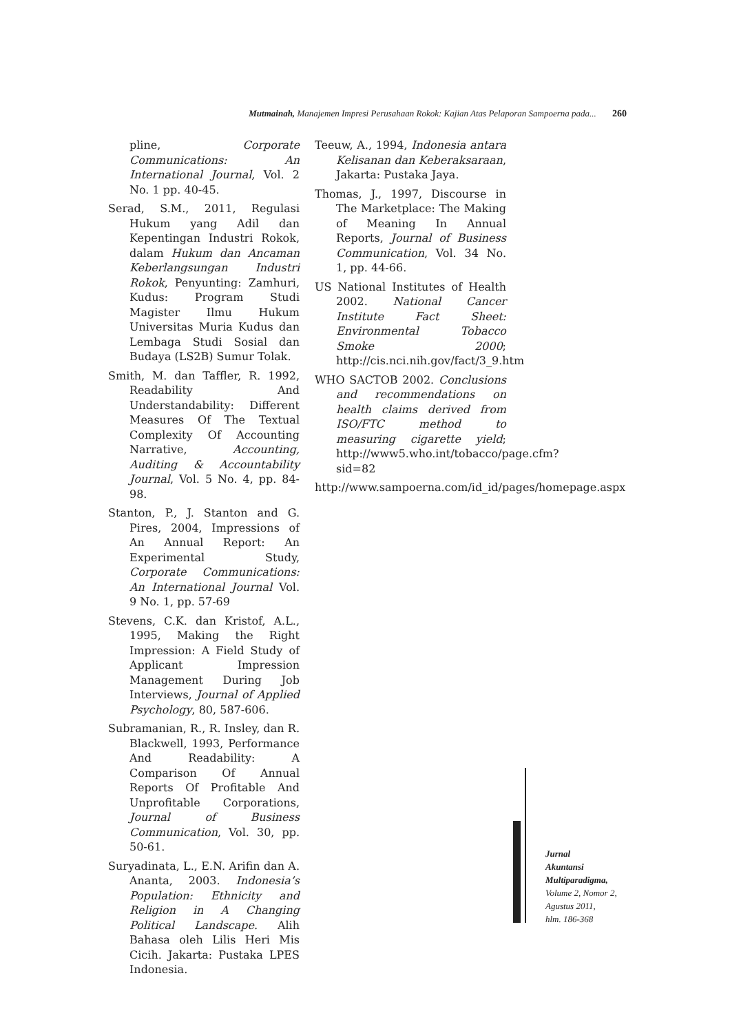Mutmainah, Manajemen Impresi Perusahaan Rokok: Kajian Atas Pelaporan Sampoerna pada... 260
pline, Corporate Communications: An International Journal, Vol. 2 No. 1 pp. 40-45.
Serad, S.M., 2011, Regulasi Hukum yang Adil dan Kepentingan Industri Rokok, dalam Hukum dan Ancaman Keberlangsungan Industri Rokok, Penyunting: Zamhuri, Kudus: Program Studi Magister Ilmu Hukum Universitas Muria Kudus dan Lembaga Studi Sosial dan Budaya (LS2B) Sumur Tolak.
Smith, M. dan Taffler, R. 1992, Readability And Understandability: Different Measures Of The Textual Complexity Of Accounting Narrative, Accounting, Auditing & Accountability Journal, Vol. 5 No. 4, pp. 84-98.
Stanton, P., J. Stanton and G. Pires, 2004, Impressions of An Annual Report: An Experimental Study, Corporate Communications: An International Journal Vol. 9 No. 1, pp. 57-69
Stevens, C.K. dan Kristof, A.L., 1995, Making the Right Impression: A Field Study of Applicant Impression Management During Job Interviews, Journal of Applied Psychology, 80, 587-606.
Subramanian, R., R. Insley, dan R. Blackwell, 1993, Performance And Readability: A Comparison Of Annual Reports Of Profitable And Unprofitable Corporations, Journal of Business Communication, Vol. 30, pp. 50-61.
Suryadinata, L., E.N. Arifin dan A. Ananta, 2003. Indonesia’s Population: Ethnicity and Religion in A Changing Political Landscape. Alih Bahasa oleh Lilis Heri Mis Cicih. Jakarta: Pustaka LPES Indonesia.
Teeuw, A., 1994, Indonesia antara Kelisanan dan Keberaksaraan, Jakarta: Pustaka Jaya.
Thomas, J., 1997, Discourse in The Marketplace: The Making of Meaning In Annual Reports, Journal of Business Communication, Vol. 34 No. 1, pp. 44-66.
US National Institutes of Health 2002. National Cancer Institute Fact Sheet: Environmental Tobacco Smoke 2000; http://cis.nci.nih.gov/fact/3_9.htm
WHO SACTOB 2002. Conclusions and recommendations on health claims derived from ISO/FTC method to measuring cigarette yield; http://www5.who.int/tobacco/page.cfm?sid=82
http://www.sampoerna.com/id_id/pages/homepage.aspx
Jurnal
Akuntansi
Multiparadigma,
Volume 2, Nomor 2,
Agustus 2011,
hlm. 186-368